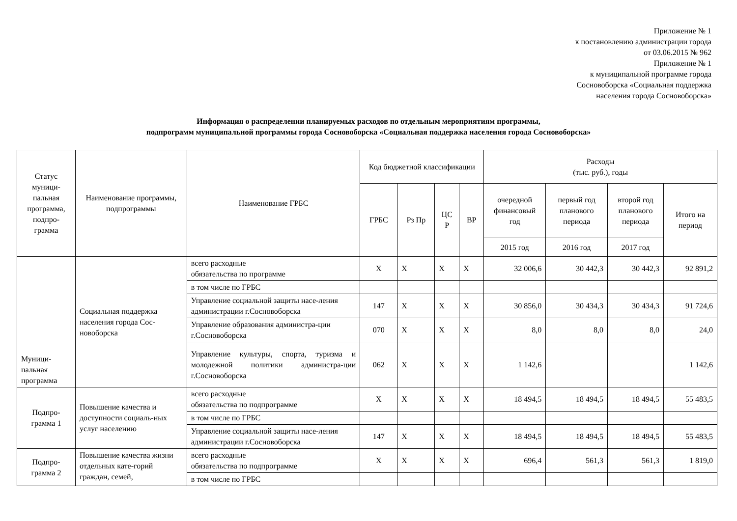Приложение № 1
к постановлению администрации города
от 03.06.2015 № 962
Приложение № 1
к муниципальной программе города
Сосновоборска «Социальная поддержка
населения города Сосновоборска»
Информация о распределении планируемых расходов по отдельным мероприятиям программы,
подпрограмм муниципальной программы города Сосновоборска «Социальная поддержка населения города Сосновоборска»
| Статус муници-пальная программа, подпро-грамма | Наименование программы, подпрограммы | Наименование ГРБС | Код бюджетной классификации | | | | Расходы (тыс. руб.), годы | | | |
| --- | --- | --- | --- | --- | --- | --- | --- | --- | --- | --- |
| | | | ГРБС | Рз Пр | ЦС Р | ВР | очередной финансовый год | первый год планового периода | второй год планового периода | Итого на период |
| | | | | | | | 2015 год | 2016 год | 2017 год | |
| Муници-пальная программа | Социальная поддержка населения города Сос-новоборска | всего расходные обязательства по программе | Х | Х | Х | Х | 32 006,6 | 30 442,3 | 30 442,3 | 92 891,2 |
| | | в том числе по ГРБС | | | | | | | | |
| | | Управление социальной защиты насе-ления администрации г.Сосновоборска | 147 | Х | Х | Х | 30 856,0 | 30 434,3 | 30 434,3 | 91 724,6 |
| | | Управление образования администра-ции г.Сосновоборска | 070 | Х | Х | Х | 8,0 | 8,0 | 8,0 | 24,0 |
| | | Управление культуры, спорта, туризма и молодежной политики администра-ции г.Сосновоборска | 062 | Х | Х | Х | 1 142,6 | | | 1 142,6 |
| Подпро-грамма 1 | Повышение качества и доступности социаль-ных услуг населению | всего расходные обязательства по подпрограмме | Х | Х | Х | Х | 18 494,5 | 18 494,5 | 18 494,5 | 55 483,5 |
| | | в том числе по ГРБС | | | | | | | | |
| | | Управление социальной защиты насе-ления администрации г.Сосновоборска | 147 | Х | Х | Х | 18 494,5 | 18 494,5 | 18 494,5 | 55 483,5 |
| Подпро-грамма 2 | Повышение качества жизни отдельных кате-горий граждан, семей, | всего расходные обязательства по подпрограмме | Х | Х | Х | Х | 696,4 | 561,3 | 561,3 | 1 819,0 |
| | | в том числе по ГРБС | | | | | | | | |